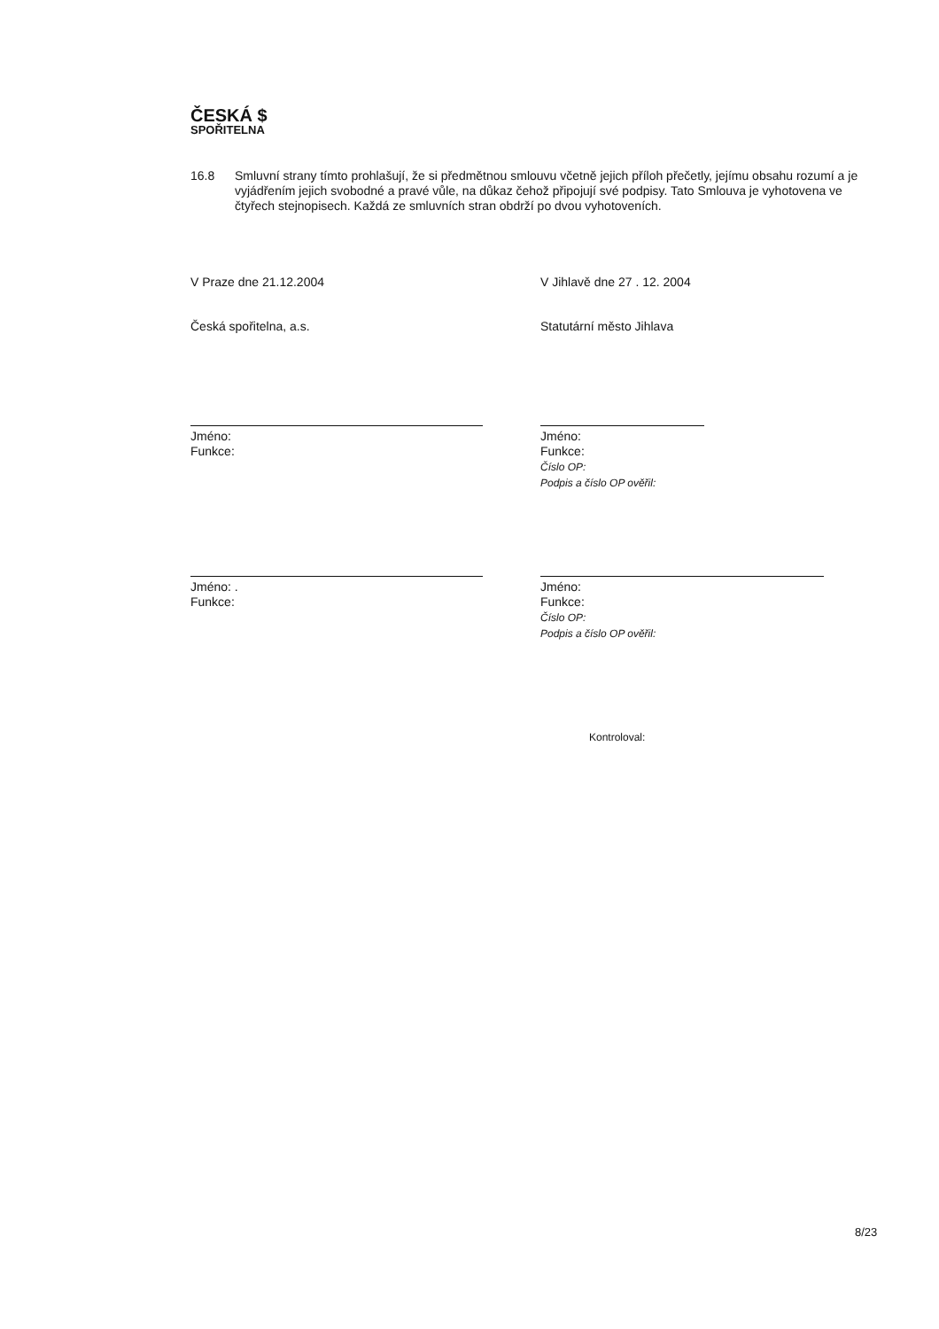ČESKÁ $
SPOŘITELNA
16.8 Smluvní strany tímto prohlašují, že si předmětnou smlouvu včetně jejich příloh přečetly, jejímu obsahu rozumí a je vyjádřením jejich svobodné a pravé vůle, na důkaz čehož připojují své podpisy. Tato Smlouva je vyhotovena ve čtyřech stejnopisech. Každá ze smluvních stran obdrží po dvou vyhotoveních.
V Praze dne 21.12.2004 V Jihlavě dne 27 . 12. 2004
Česká spořitelna, a.s. Statutární město Jihlava
Jméno:
Funkce:
Jméno:
Funkce:
Číslo OP:
Podpis a číslo OP ověřil:
Jméno: .
Funkce:
Jméno:
Funkce:
Číslo OP:
Podpis a číslo OP ověřil:
Kontroloval:
8/23